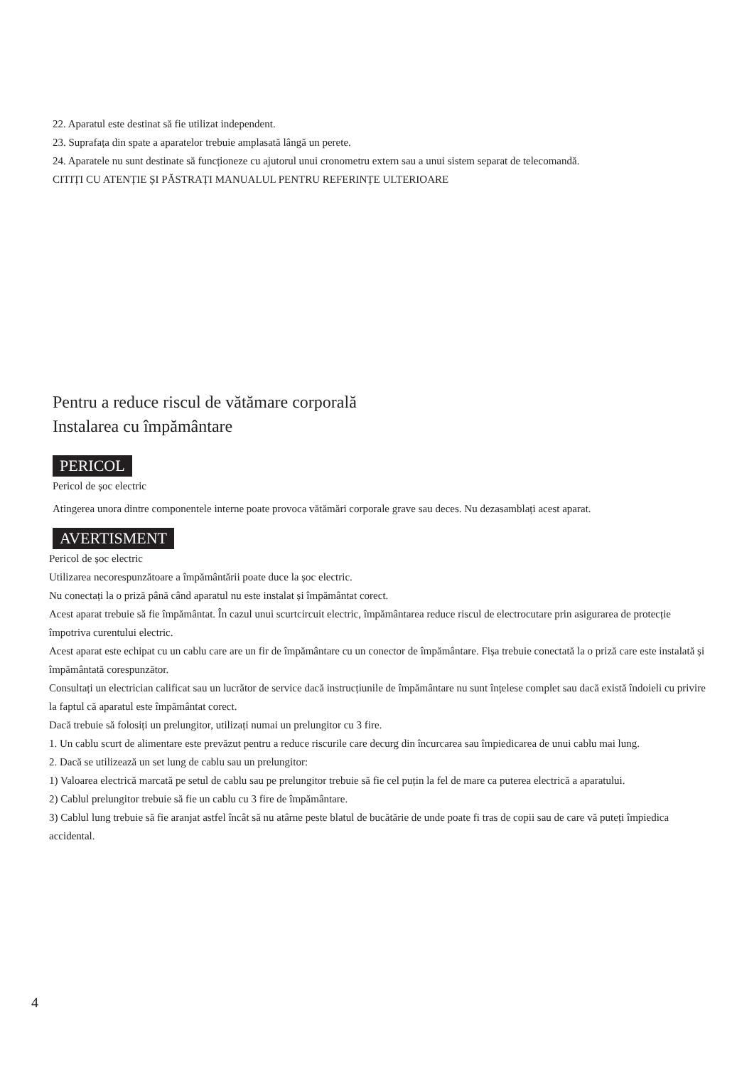22. Aparatul este destinat să fie utilizat independent.
23. Suprafața din spate a aparatelor trebuie amplasată lângă un perete.
24. Aparatele nu sunt destinate să funcționeze cu ajutorul unui cronometru extern sau a unui sistem separat de telecomandă.
CITIȚI CU ATENȚIE ȘI PĂSTRAȚI MANUALUL PENTRU REFERINȚE ULTERIOARE
Pentru a reduce riscul de vătămare corporală
Instalarea cu împământare
PERICOL
Pericol de șoc electric
Atingerea unora dintre componentele interne poate provoca vătămări corporale grave sau deces. Nu dezasamblați acest aparat.
AVERTISMENT
Pericol de șoc electric
Utilizarea necorespunzătoare a împământării poate duce la șoc electric.
Nu conectați la o priză până când aparatul nu este instalat și împământat corect.
Acest aparat trebuie să fie împământat. În cazul unui scurtcircuit electric, împământarea reduce riscul de electrocutare prin asigurarea de protecție împotriva curentului electric.
Acest aparat este echipat cu un cablu care are un fir de împământare cu un conector de împământare. Fișa trebuie conectată la o priză care este instalată și împământată corespunzător.
Consultați un electrician calificat sau un lucrător de service dacă instrucțiunile de împământare nu sunt înțelese complet sau dacă există îndoieli cu privire la faptul că aparatul este împământat corect.
Dacă trebuie să folosiți un prelungitor, utilizați numai un prelungitor cu 3 fire.
1. Un cablu scurt de alimentare este prevăzut pentru a reduce riscurile care decurg din încurcarea sau împiedicarea de unui cablu mai lung.
2. Dacă se utilizează un set lung de cablu sau un prelungitor:
1) Valoarea electrică marcată pe setul de cablu sau pe prelungitor trebuie să fie cel puțin la fel de mare ca puterea electrică a aparatului.
2) Cablul prelungitor trebuie să fie un cablu cu 3 fire de împământare.
3) Cablul lung trebuie să fie aranjat astfel încât să nu atârne peste blatul de bucătărie de unde poate fi tras de copii sau de care vă puteți împiedica accidental.
4